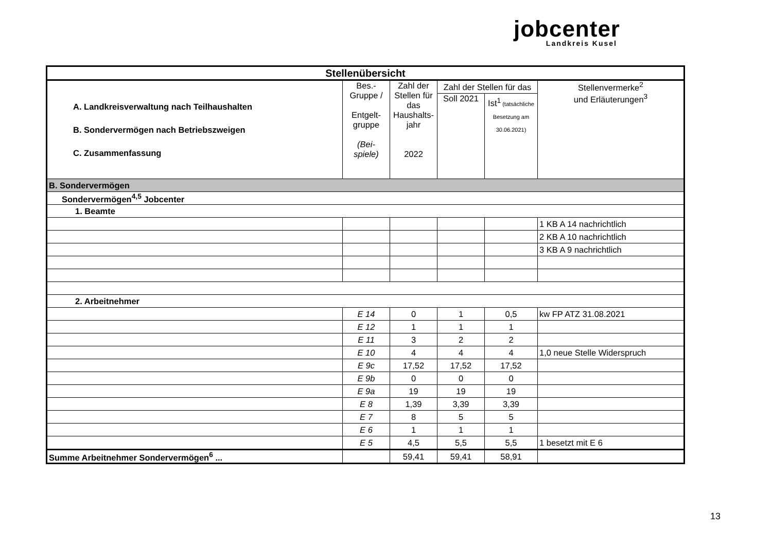jobcenter
Landkreis Kusel
| Stellenübersicht | | | | | |
| --- | --- | --- | --- | --- | --- |
| A. Landkreisverwaltung nach Teilhaushalten B. Sondervermögen nach Betriebszweigen C. Zusammenfassung | Bes.- Gruppe / Entgelt- gruppe (Bei- spiele) | Zahl der Stellen für das Haushalts-jahr 2022 | Zahl der Stellen für das | | Stellenvermerke<sup>2</sup> und Erläuterungen<sup>3</sup> |
| | | | Soll 2021 | Ist<sup>1</sup> (tatsächliche Besetzung am 30.06.2021) | |
| B. Sondervermögen | | | | | |
| Sondervermögen<sup>4,5</sup> Jobcenter | | | | | |
| 1. Beamte | | | | | |
| | | | | | 1 KB A 14 nachrichtlich |
| | | | | | 2 KB A 10 nachrichtlich |
| | | | | | 3 KB A 9 nachrichtlich |
| 2. Arbeitnehmer | | | | | |
| | E 14 | 0 | 1 | 0,5 | kw FP ATZ 31.08.2021 |
| | E 12 | 1 | 1 | 1 | |
| | E 11 | 3 | 2 | 2 | |
| | E 10 | 4 | 4 | 4 | 1,0 neue Stelle Widerspruch |
| | E 9c | 17,52 | 17,52 | 17,52 | |
| | E 9b | 0 | 0 | 0 | |
| | E 9a | 19 | 19 | 19 | |
| | E 8 | 1,39 | 3,39 | 3,39 | |
| | E 7 | 8 | 5 | 5 | |
| | E 6 | 1 | 1 | 1 | |
| | E 5 | 4,5 | 5,5 | 5,5 | 1 besetzt mit E 6 |
| Summe Arbeitnehmer Sondervermögen<sup>6</sup> ... | | 59,41 | 59,41 | 58,91 | |
13